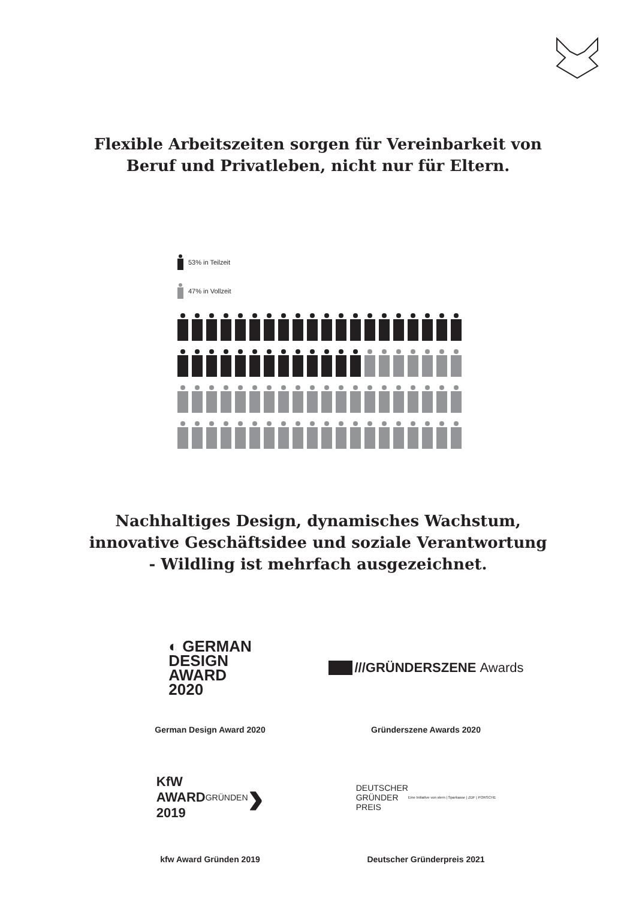Flexible Arbeitszeiten sorgen für Vereinbarkeit von Beruf und Privatleben, nicht nur für Eltern.
53% in Teilzeit
47% in Vollzeit
Nachhaltiges Design, dynamisches Wachstum,
innovative Geschäftsidee und soziale Verantwortung
- Wildling ist mehrfach ausgezeichnet.
◐ GERMAN
DESIGN
AWARD
2020
German Design Award 2020
///GRÜNDERSZENE Awards
Gründerszene Awards 2020
KfW
AWARD
2019
GRÜNDEN ›
kfw Award Gründen 2019
DEUTSCHER
GRÜNDER
PREIS
Eine Initiative von stern | Sparkasse | ZDF | PORSCHE
Deutscher Gründerpreis 2021